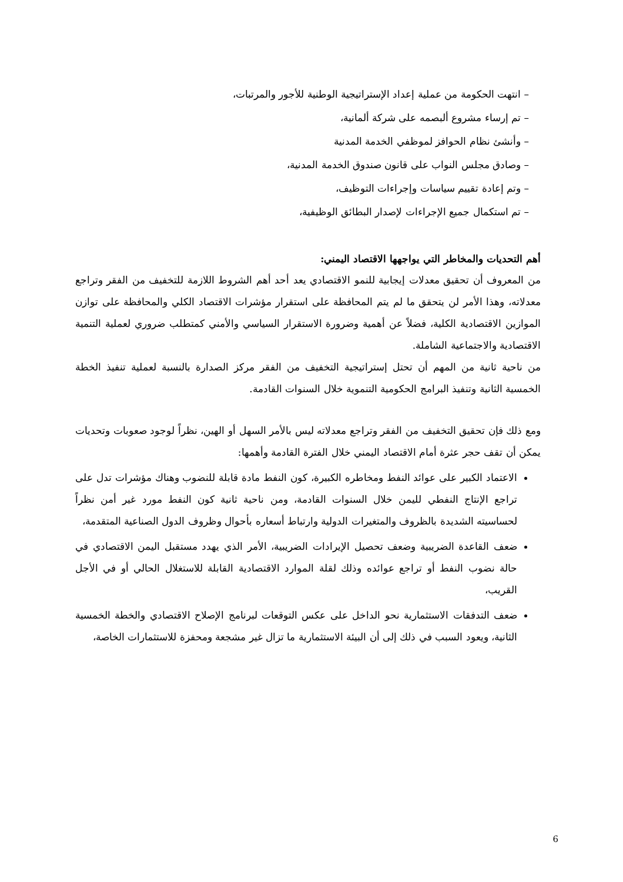– انتهت الحكومة من عملية إعداد الإستراتيجية الوطنية للأجور والمرتبات،
– تم إرساء مشروع ألبصمه على شركة ألمانية،
– وأنشئ نظام الحوافز لموظفي الخدمة المدنية
– وصادق مجلس النواب على قانون صندوق الخدمة المدنية،
– وتم إعادة تقييم سياسات وإجراءات التوظيف،
– تم استكمال جميع الإجراءات لإصدار البطائق الوظيفية،
أهم التحديات والمخاطر التي يواجهها الاقتصاد اليمني:
من المعروف أن تحقيق معدلات إيجابية للنمو الاقتصادي يعد أحد أهم الشروط اللازمة للتخفيف من الفقر وتراجع معدلاته، وهذا الأمر لن يتحقق ما لم يتم المحافظة على استقرار مؤشرات الاقتصاد الكلي والمحافظة على توازن الموازين الاقتصادية الكلية، فضلاً عن أهمية وضرورة الاستقرار السياسي والأمني كمتطلب ضروري لعملية التنمية الاقتصادية والاجتماعية الشاملة.
من ناحية ثانية من المهم أن تحتل إستراتيجية التخفيف من الفقر مركز الصدارة بالنسبة لعملية تنفيذ الخطة الخمسية الثانية وتنفيذ البرامج الحكومية التنموية خلال السنوات القادمة.
ومع ذلك فإن تحقيق التخفيف من الفقر وتراجع معدلاته ليس بالأمر السهل أو الهين، نظراً لوجود صعوبات وتحديات يمكن أن تقف حجر عثرة أمام الاقتصاد اليمني خلال الفترة القادمة وأهمها:
الاعتماد الكبير على عوائد النفط ومخاطره الكبيرة، كون النفط مادة قابلة للنضوب وهناك مؤشرات تدل على تراجع الإنتاج النفطي لليمن خلال السنوات القادمة، ومن ناحية ثانية كون النفط مورد غير أمن نظراً لحساسيته الشديدة بالظروف والمتغيرات الدولية وارتباط أسعاره بأحوال وظروف الدول الصناعية المتقدمة،
ضعف القاعدة الضريبية وضعف تحصيل الإيرادات الضريبية، الأمر الذي يهدد مستقبل اليمن الاقتصادي في حالة نضوب النفط أو تراجع عوائده وذلك لقلة الموارد الاقتصادية القابلة للاستغلال الحالي أو في الأجل القريب،
ضعف التدفقات الاستثمارية نحو الداخل على عكس التوقعات لبرنامج الإصلاح الاقتصادي والخطة الخمسية الثانية، ويعود السبب في ذلك إلى أن البيئة الاستثمارية ما تزال غير مشجعة ومحفزة للاستثمارات الخاصة،
6